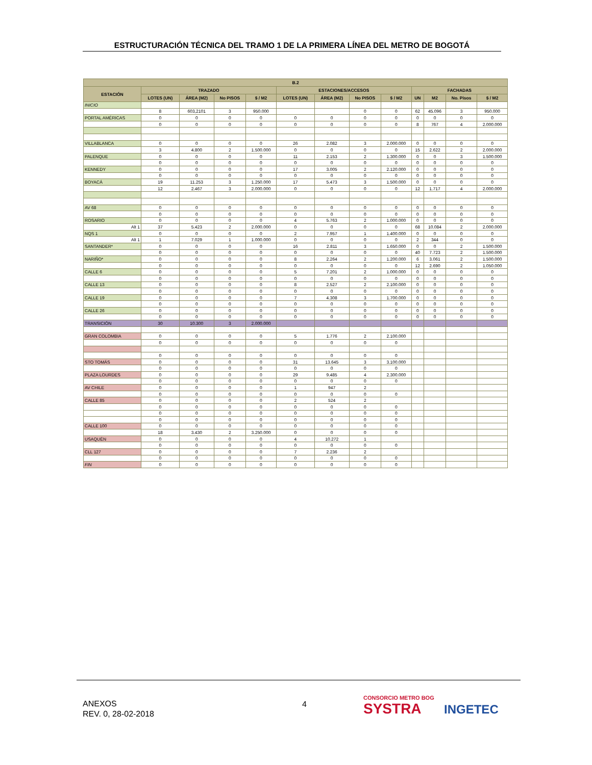ESTRUCTURACIÓN TÉCNICA DEL TRAMO 1 DE LA PRIMERA LÍNEA DEL METRO DE BOGOTÁ
| B.2 | | | | | | | | | | | | |
| --- | --- | --- | --- | --- | --- | --- | --- | --- | --- | --- | --- | --- |
| ESTACIÓN | TRAZADO | | | | ESTACIONES/ACCESOS | | | | FACHADAS | | | |
| | LOTES (UN) | ÁREA (M2) | No PISOS | $ / M2 | LOTES (UN) | ÁREA (M2) | No PISOS | $ / M2 | UN | M2 | No. Pisos | $ / M2 |
| INICIO | | | | | | | | | | | | |
| | 8 | 603,2101 | 3 | 950.000 | | | 0 | 0 | 62 | 45.096 | 3 | 950.000 |
| PORTAL AMÉRICAS | 0 | 0 | 0 | 0 | 0 | 0 | 0 | 0 | 0 | 0 | 0 | 0 |
| | 0 | 0 | 0 | 0 | 0 | 0 | 0 | 0 | 8 | 767 | 4 | 2.000.000 |
| VILLABLANCA | 0 | 0 | 0 | 0 | 26 | 2.082 | 3 | 2.000.000 | 0 | 0 | 0 | 0 |
| | 3 | 4.800 | 2 | 1.500.000 | 0 | 0 | 0 | 0 | 15 | 2.622 | 2 | 2.000.000 |
| PALENQUE | 0 | 0 | 0 | 0 | 11 | 2.153 | 2 | 1.300.000 | 0 | 0 | 3 | 1.500.000 |
| | 0 | 0 | 0 | 0 | 0 | 0 | 0 | 0 | 0 | 0 | 0 | 0 |
| KENNEDY | 0 | 0 | 0 | 0 | 17 | 3.005 | 2 | 2.120.000 | 0 | 0 | 0 | 0 |
| | 0 | 0 | 0 | 0 | 0 | 0 | 0 | 0 | 0 | 0 | 0 | 0 |
| BOYACÁ | 19 | 11.253 | 3 | 1.250.000 | 17 | 5.473 | 3 | 1.500.000 | 0 | 0 | 0 | 0 |
| | 12 | 2.467 | 3 | 2.000.000 | 0 | 0 | 0 | 0 | 12 | 1.717 | 4 | 2.000.000 |
| AV 68 | 0 | 0 | 0 | 0 | 0 | 0 | 0 | 0 | 0 | 0 | 0 | 0 |
| | 0 | 0 | 0 | 0 | 0 | 0 | 0 | 0 | 0 | 0 | 0 | 0 |
| ROSARIO | 0 | 0 | 0 | 0 | 4 | 5.763 | 2 | 1.000.000 | 0 | 0 | 0 | 0 |
| Alt 1 | 37 | 5.423 | 2 | 2.000.000 | 0 | 0 | 0 | 0 | 68 | 10.084 | 2 | 2.000.000 |
| NQS 1 | 0 | 0 | 0 | 0 | 2 | 7.957 | 1 | 1.400.000 | 0 | 0 | 0 | 0 |
| Alt 1 | 1 | 7.029 | 1 | 1.000.000 | 0 | 0 | 0 | 0 | 2 | 344 | 0 | 0 |
| SANTANDER* | 0 | 0 | 0 | 0 | 16 | 2.811 | 3 | 1.650.000 | 0 | 0 | 2 | 1.500.000 |
| | 0 | 0 | 0 | 0 | 0 | 0 | 0 | 0 | 40 | 7.723 | 2 | 1.500.000 |
| NARIÑO* | 0 | 0 | 0 | 0 | 8 | 2.264 | 2 | 1.200.000 | 6 | 3.061 | 2 | 1.500.000 |
| | 0 | 0 | 0 | 0 | 0 | 0 | 0 | 0 | 12 | 2.690 | 2 | 1.050.000 |
| CALLE 6 | 0 | 0 | 0 | 0 | 5 | 7.201 | 2 | 1.000.000 | 0 | 0 | 0 | 0 |
| | 0 | 0 | 0 | 0 | 0 | 0 | 0 | 0 | 0 | 0 | 0 | 0 |
| CALLE 13 | 0 | 0 | 0 | 0 | 8 | 2.527 | 2 | 2.100.000 | 0 | 0 | 0 | 0 |
| | 0 | 0 | 0 | 0 | 0 | 0 | 0 | 0 | 0 | 0 | 0 | 0 |
| CALLE 19 | 0 | 0 | 0 | 0 | 7 | 4.308 | 3 | 1.700.000 | 0 | 0 | 0 | 0 |
| | 0 | 0 | 0 | 0 | 0 | 0 | 0 | 0 | 0 | 0 | 0 | 0 |
| CALLE 26 | 0 | 0 | 0 | 0 | 0 | 0 | 0 | 0 | 0 | 0 | 0 | 0 |
| | 0 | 0 | 0 | 0 | 0 | 0 | 0 | 0 | 0 | 0 | 0 | 0 |
| TRANSICIÓN | 30 | 10.300 | 3 | 2.000.000 | | | | | | | | |
| GRAN COLOMBIA | 0 | 0 | 0 | 0 | 5 | 1.776 | 2 | 2.100.000 | | | | |
| | 0 | 0 | 0 | 0 | 0 | 0 | 0 | 0 | | | | |
| | 0 | 0 | 0 | 0 | 0 | 0 | 0 | 0 | | | | |
| STO TOMÁS | 0 | 0 | 0 | 0 | 31 | 13.645 | 3 | 3.100.000 | | | | |
| | 0 | 0 | 0 | 0 | 0 | 0 | 0 | 0 | | | | |
| PLAZA LOURDES | 0 | 0 | 0 | 0 | 29 | 9.485 | 4 | 2.300.000 | | | | |
| | 0 | 0 | 0 | 0 | 0 | 0 | 0 | 0 | | | | |
| AV CHILE | 0 | 0 | 0 | 0 | 1 | 947 | 2 | | | | | |
| | 0 | 0 | 0 | 0 | 0 | 0 | 0 | 0 | | | | |
| CALLE 85 | 0 | 0 | 0 | 0 | 2 | 524 | 2 | | | | | |
| | 0 | 0 | 0 | 0 | 0 | 0 | 0 | 0 | | | | |
| | 0 | 0 | 0 | 0 | 0 | 0 | 0 | 0 | | | | |
| | 0 | 0 | 0 | 0 | 0 | 0 | 0 | 0 | | | | |
| CALLE 100 | 0 | 0 | 0 | 0 | 0 | 0 | 0 | 0 | | | | |
| | 18 | 3.430 | 2 | 3.250.000 | 0 | 0 | 0 | 0 | | | | |
| USAQUÉN | 0 | 0 | 0 | 0 | 4 | 10.272 | 1 | | | | | |
| | 0 | 0 | 0 | 0 | 0 | 0 | 0 | 0 | | | | |
| CLL 127 | 0 | 0 | 0 | 0 | 7 | 2.236 | 2 | | | | | |
| | 0 | 0 | 0 | 0 | 0 | 0 | 0 | 0 | | | | |
| FIN | 0 | 0 | 0 | 0 | 0 | 0 | 0 | 0 | | | | |
ANEXOS
REV. 0, 28-02-2018
4
CONSORCIO METRO BOG
SYSTRA INGETEC